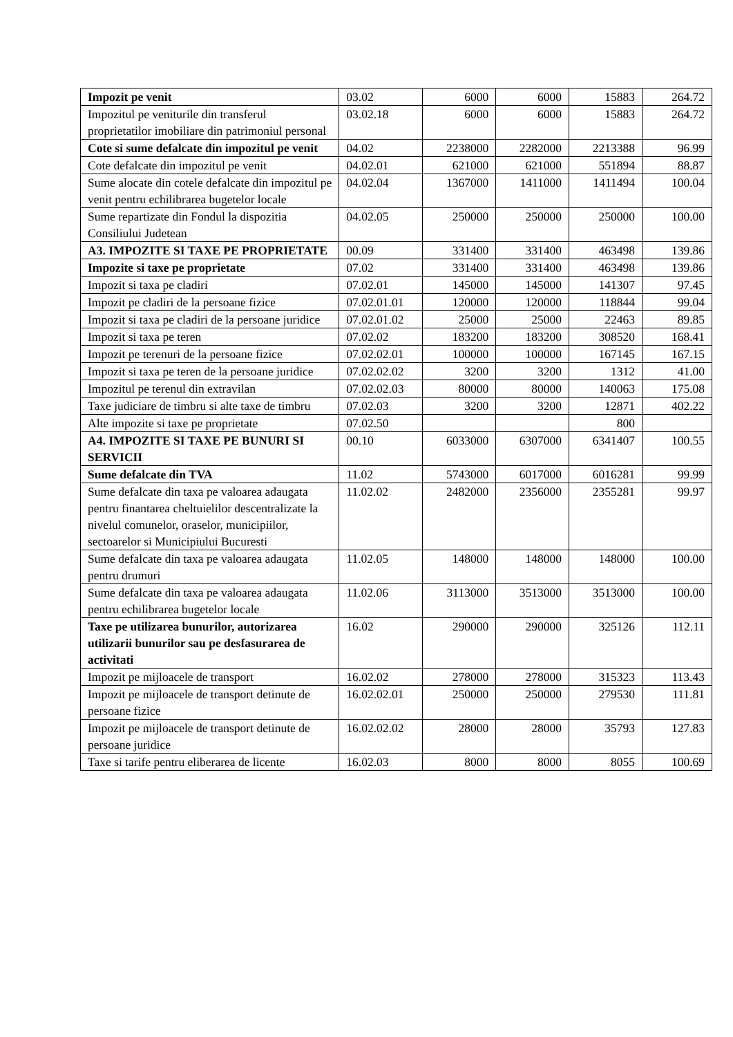| Impozit pe venit | 03.02 | 6000 | 6000 | 15883 | 264.72 |
| Impozitul pe veniturile din transferul proprietatilor imobiliare din patrimoniul personal | 03.02.18 | 6000 | 6000 | 15883 | 264.72 |
| Cote si sume defalcate din impozitul pe venit | 04.02 | 2238000 | 2282000 | 2213388 | 96.99 |
| Cote defalcate din impozitul pe venit | 04.02.01 | 621000 | 621000 | 551894 | 88.87 |
| Sume alocate din cotele defalcate din impozitul pe venit pentru echilibrarea bugetelor locale | 04.02.04 | 1367000 | 1411000 | 1411494 | 100.04 |
| Sume repartizate din Fondul la dispozitia Consiliului Judetean | 04.02.05 | 250000 | 250000 | 250000 | 100.00 |
| A3. IMPOZITE SI TAXE PE PROPRIETATE | 00.09 | 331400 | 331400 | 463498 | 139.86 |
| Impozite si taxe pe proprietate | 07.02 | 331400 | 331400 | 463498 | 139.86 |
| Impozit si taxa pe cladiri | 07.02.01 | 145000 | 145000 | 141307 | 97.45 |
| Impozit pe cladiri de la persoane fizice | 07.02.01.01 | 120000 | 120000 | 118844 | 99.04 |
| Impozit si taxa pe cladiri de la persoane juridice | 07.02.01.02 | 25000 | 25000 | 22463 | 89.85 |
| Impozit si taxa pe teren | 07.02.02 | 183200 | 183200 | 308520 | 168.41 |
| Impozit pe terenuri de la persoane fizice | 07.02.02.01 | 100000 | 100000 | 167145 | 167.15 |
| Impozit si taxa pe teren de la persoane juridice | 07.02.02.02 | 3200 | 3200 | 1312 | 41.00 |
| Impozitul pe terenul din extravilan | 07.02.02.03 | 80000 | 80000 | 140063 | 175.08 |
| Taxe judiciare de timbru si alte taxe de timbru | 07.02.03 | 3200 | 3200 | 12871 | 402.22 |
| Alte impozite si taxe pe proprietate | 07.02.50 | | | 800 | |
| A4. IMPOZITE SI TAXE PE BUNURI SI SERVICII | 00.10 | 6033000 | 6307000 | 6341407 | 100.55 |
| Sume defalcate din TVA | 11.02 | 5743000 | 6017000 | 6016281 | 99.99 |
| Sume defalcate din taxa pe valoarea adaugata pentru finantarea cheltuielilor descentralizate la nivelul comunelor, oraselor, municipiilor, sectoarelor si Municipiului Bucuresti | 11.02.02 | 2482000 | 2356000 | 2355281 | 99.97 |
| Sume defalcate din taxa pe valoarea adaugata pentru drumuri | 11.02.05 | 148000 | 148000 | 148000 | 100.00 |
| Sume defalcate din taxa pe valoarea adaugata pentru echilibrarea bugetelor locale | 11.02.06 | 3113000 | 3513000 | 3513000 | 100.00 |
| Taxe pe utilizarea bunurilor, autorizarea utilizarii bunurilor sau pe desfasurarea de activitati | 16.02 | 290000 | 290000 | 325126 | 112.11 |
| Impozit pe mijloacele de transport | 16.02.02 | 278000 | 278000 | 315323 | 113.43 |
| Impozit pe mijloacele de transport detinute de persoane fizice | 16.02.02.01 | 250000 | 250000 | 279530 | 111.81 |
| Impozit pe mijloacele de transport detinute de persoane juridice | 16.02.02.02 | 28000 | 28000 | 35793 | 127.83 |
| Taxe si tarife pentru eliberarea de licente | 16.02.03 | 8000 | 8000 | 8055 | 100.69 |